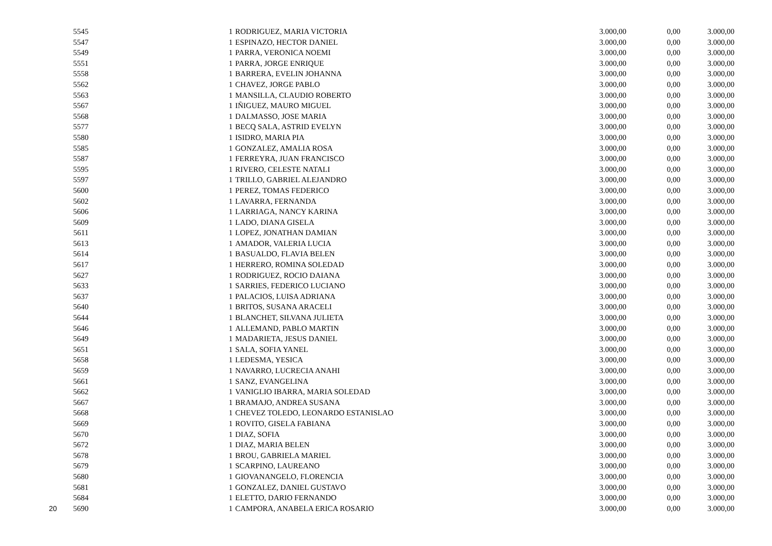| | 5545 | 1 | RODRIGUEZ, MARIA VICTORIA | 3.000,00 | 0,00 | 3.000,00 |
| | 5547 | 1 | ESPINAZO, HECTOR DANIEL | 3.000,00 | 0,00 | 3.000,00 |
| | 5549 | 1 | PARRA, VERONICA NOEMI | 3.000,00 | 0,00 | 3.000,00 |
| | 5551 | 1 | PARRA, JORGE ENRIQUE | 3.000,00 | 0,00 | 3.000,00 |
| | 5558 | 1 | BARRERA, EVELIN JOHANNA | 3.000,00 | 0,00 | 3.000,00 |
| | 5562 | 1 | CHAVEZ, JORGE PABLO | 3.000,00 | 0,00 | 3.000,00 |
| | 5563 | 1 | MANSILLA, CLAUDIO ROBERTO | 3.000,00 | 0,00 | 3.000,00 |
| | 5567 | 1 | IÑIGUEZ, MAURO MIGUEL | 3.000,00 | 0,00 | 3.000,00 |
| | 5568 | 1 | DALMASSO, JOSE MARIA | 3.000,00 | 0,00 | 3.000,00 |
| | 5577 | 1 | BECQ SALA, ASTRID EVELYN | 3.000,00 | 0,00 | 3.000,00 |
| | 5580 | 1 | ISIDRO, MARIA PIA | 3.000,00 | 0,00 | 3.000,00 |
| | 5585 | 1 | GONZALEZ, AMALIA ROSA | 3.000,00 | 0,00 | 3.000,00 |
| | 5587 | 1 | FERREYRA, JUAN FRANCISCO | 3.000,00 | 0,00 | 3.000,00 |
| | 5595 | 1 | RIVERO, CELESTE NATALI | 3.000,00 | 0,00 | 3.000,00 |
| | 5597 | 1 | TRILLO, GABRIEL ALEJANDRO | 3.000,00 | 0,00 | 3.000,00 |
| | 5600 | 1 | PEREZ, TOMAS FEDERICO | 3.000,00 | 0,00 | 3.000,00 |
| | 5602 | 1 | LAVARRA, FERNANDA | 3.000,00 | 0,00 | 3.000,00 |
| | 5606 | 1 | LARRIAGA, NANCY KARINA | 3.000,00 | 0,00 | 3.000,00 |
| | 5609 | 1 | LADO, DIANA GISELA | 3.000,00 | 0,00 | 3.000,00 |
| | 5611 | 1 | LOPEZ, JONATHAN DAMIAN | 3.000,00 | 0,00 | 3.000,00 |
| | 5613 | 1 | AMADOR, VALERIA LUCIA | 3.000,00 | 0,00 | 3.000,00 |
| | 5614 | 1 | BASUALDO, FLAVIA BELEN | 3.000,00 | 0,00 | 3.000,00 |
| | 5617 | 1 | HERRERO, ROMINA SOLEDAD | 3.000,00 | 0,00 | 3.000,00 |
| | 5627 | 1 | RODRIGUEZ, ROCIO DAIANA | 3.000,00 | 0,00 | 3.000,00 |
| | 5633 | 1 | SARRIES, FEDERICO LUCIANO | 3.000,00 | 0,00 | 3.000,00 |
| | 5637 | 1 | PALACIOS, LUISA ADRIANA | 3.000,00 | 0,00 | 3.000,00 |
| | 5640 | 1 | BRITOS, SUSANA ARACELI | 3.000,00 | 0,00 | 3.000,00 |
| | 5644 | 1 | BLANCHET, SILVANA JULIETA | 3.000,00 | 0,00 | 3.000,00 |
| | 5646 | 1 | ALLEMAND, PABLO MARTIN | 3.000,00 | 0,00 | 3.000,00 |
| | 5649 | 1 | MADARIETA, JESUS DANIEL | 3.000,00 | 0,00 | 3.000,00 |
| | 5651 | 1 | SALA, SOFIA YANEL | 3.000,00 | 0,00 | 3.000,00 |
| | 5658 | 1 | LEDESMA, YESICA | 3.000,00 | 0,00 | 3.000,00 |
| | 5659 | 1 | NAVARRO, LUCRECIA ANAHI | 3.000,00 | 0,00 | 3.000,00 |
| | 5661 | 1 | SANZ, EVANGELINA | 3.000,00 | 0,00 | 3.000,00 |
| | 5662 | 1 | VANIGLIO IBARRA, MARIA SOLEDAD | 3.000,00 | 0,00 | 3.000,00 |
| | 5667 | 1 | BRAMAJO, ANDREA SUSANA | 3.000,00 | 0,00 | 3.000,00 |
| | 5668 | 1 | CHEVEZ TOLEDO, LEONARDO ESTANISLAO | 3.000,00 | 0,00 | 3.000,00 |
| | 5669 | 1 | ROVITO, GISELA FABIANA | 3.000,00 | 0,00 | 3.000,00 |
| | 5670 | 1 | DIAZ, SOFIA | 3.000,00 | 0,00 | 3.000,00 |
| | 5672 | 1 | DIAZ, MARIA BELEN | 3.000,00 | 0,00 | 3.000,00 |
| | 5678 | 1 | BROU, GABRIELA MARIEL | 3.000,00 | 0,00 | 3.000,00 |
| | 5679 | 1 | SCARPINO, LAUREANO | 3.000,00 | 0,00 | 3.000,00 |
| | 5680 | 1 | GIOVANANGELO, FLORENCIA | 3.000,00 | 0,00 | 3.000,00 |
| | 5681 | 1 | GONZALEZ, DANIEL GUSTAVO | 3.000,00 | 0,00 | 3.000,00 |
| | 5684 | 1 | ELETTO, DARIO FERNANDO | 3.000,00 | 0,00 | 3.000,00 |
| 20 | 5690 | 1 | CAMPORA, ANABELA ERICA ROSARIO | 3.000,00 | 0,00 | 3.000,00 |